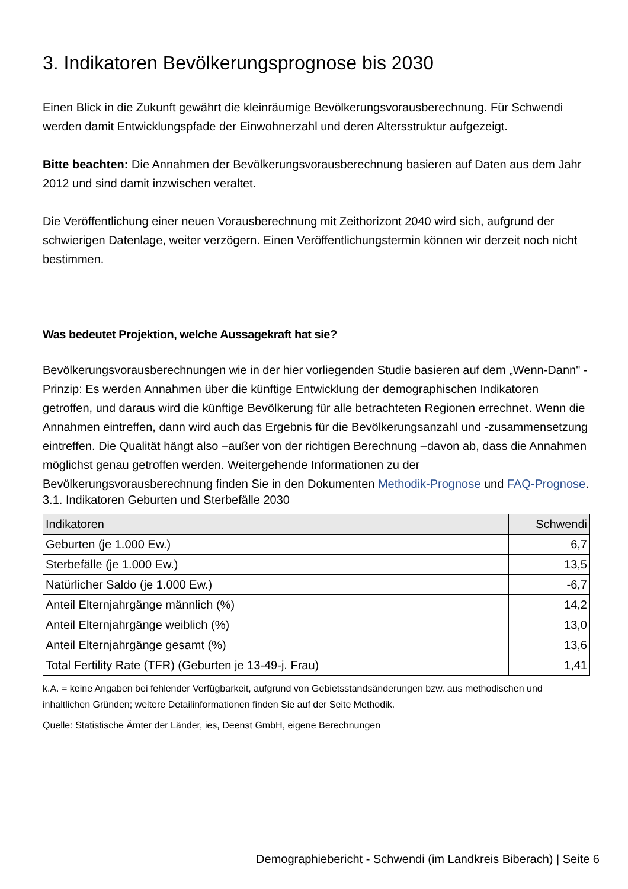3. Indikatoren Bevölkerungsprognose bis 2030
Einen Blick in die Zukunft gewährt die kleinräumige Bevölkerungsvorausberechnung. Für Schwendi werden damit Entwicklungspfade der Einwohnerzahl und deren Altersstruktur aufgezeigt.
Bitte beachten: Die Annahmen der Bevölkerungsvorausberechnung basieren auf Daten aus dem Jahr 2012 und sind damit inzwischen veraltet.
Die Veröffentlichung einer neuen Vorausberechnung mit Zeithorizont 2040 wird sich, aufgrund der schwierigen Datenlage, weiter verzögern. Einen Veröffentlichungstermin können wir derzeit noch nicht bestimmen.
Was bedeutet Projektion, welche Aussagekraft hat sie?
Bevölkerungsvorausberechnungen wie in der hier vorliegenden Studie basieren auf dem „Wenn-Dann" - Prinzip: Es werden Annahmen über die künftige Entwicklung der demographischen Indikatoren getroffen, und daraus wird die künftige Bevölkerung für alle betrachteten Regionen errechnet. Wenn die Annahmen eintreffen, dann wird auch das Ergebnis für die Bevölkerungsanzahl und -zusammensetzung eintreffen. Die Qualität hängt also –außer von der richtigen Berechnung –davon ab, dass die Annahmen möglichst genau getroffen werden. Weitergehende Informationen zu der Bevölkerungsvorausberechnung finden Sie in den Dokumenten Methodik-Prognose und FAQ-Prognose.
3.1. Indikatoren Geburten und Sterbefälle 2030
| Indikatoren | Schwendi |
| --- | --- |
| Geburten (je 1.000 Ew.) | 6,7 |
| Sterbefälle (je 1.000 Ew.) | 13,5 |
| Natürlicher Saldo (je 1.000 Ew.) | -6,7 |
| Anteil Elternjahrgänge männlich (%) | 14,2 |
| Anteil Elternjahrgänge weiblich (%) | 13,0 |
| Anteil Elternjahrgänge gesamt (%) | 13,6 |
| Total Fertility Rate (TFR) (Geburten je 13-49-j. Frau) | 1,41 |
k.A. = keine Angaben bei fehlender Verfügbarkeit, aufgrund von Gebietsstandsänderungen bzw. aus methodischen und inhaltlichen Gründen; weitere Detailinformationen finden Sie auf der Seite Methodik.
Quelle: Statistische Ämter der Länder, ies, Deenst GmbH, eigene Berechnungen
Demographiebericht - Schwendi (im Landkreis Biberach) | Seite 6